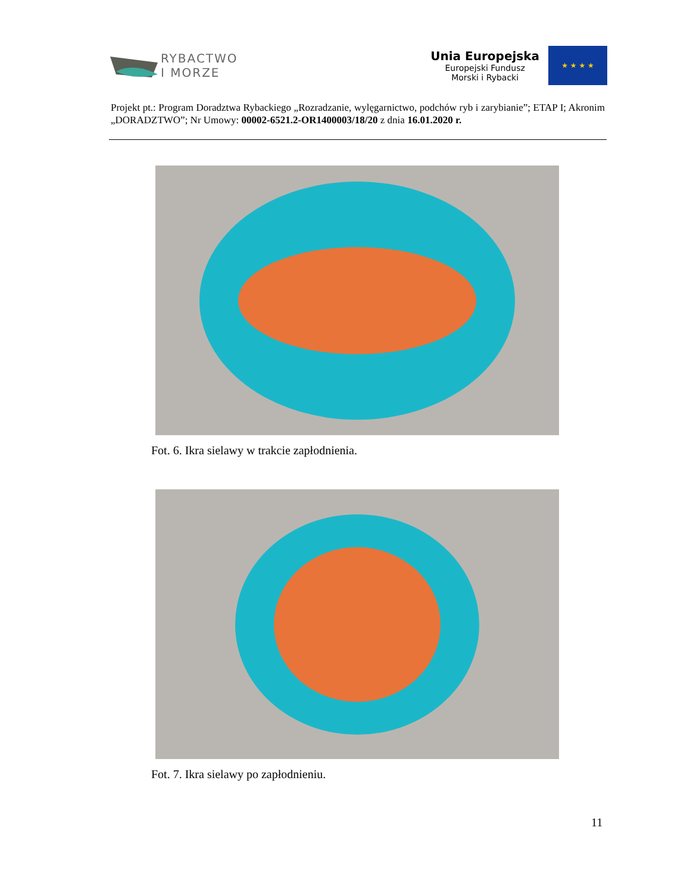RYBACTWO
I MORZE
Unia Europejska
Europejski Fundusz
Morski i Rybacki
★ ★ ★ ★
Projekt pt.: Program Doradztwa Rybackiego „Rozradzanie, wylęgarnictwo, podchów ryb i zarybianie”; ETAP I; Akronim „DORADZTWO”; Nr Umowy: 00002-6521.2-OR1400003/18/20 z dnia 16.01.2020 r.
Fot. 6. Ikra sielawy w trakcie zapłodnienia.
Fot. 7. Ikra sielawy po zapłodnieniu.
11